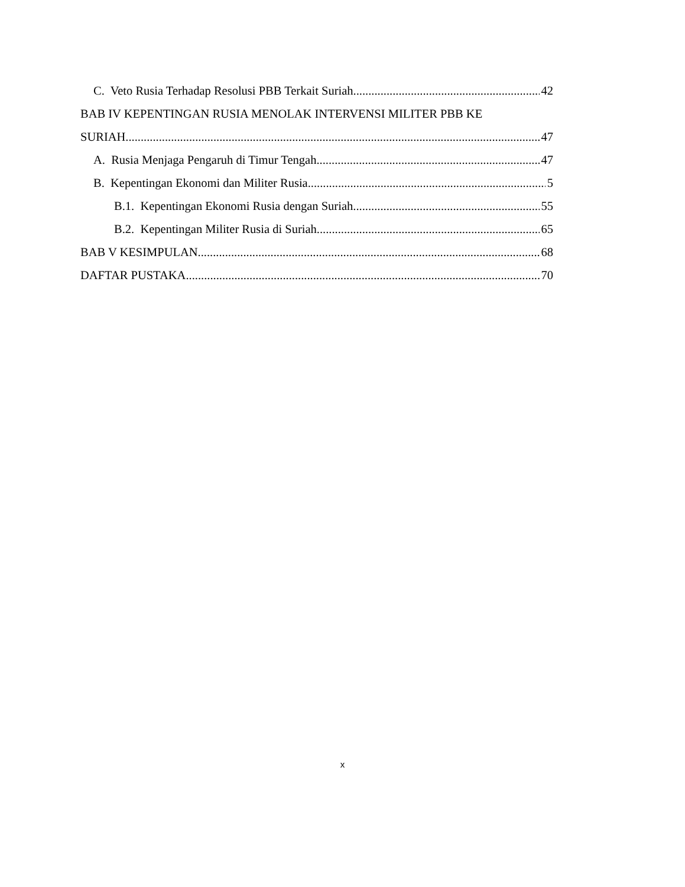C. Veto Rusia Terhadap Resolusi PBB Terkait Suriah 42
BAB IV KEPENTINGAN RUSIA MENOLAK INTERVENSI MILITER PBB KE
SURIAH 47
A. Rusia Menjaga Pengaruh di Timur Tengah 47
B. Kepentingan Ekonomi dan Militer Rusia 5
B.1. Kepentingan Ekonomi Rusia dengan Suriah 55
B.2. Kepentingan Militer Rusia di Suriah 65
BAB V KESIMPULAN 68
DAFTAR PUSTAKA 70
x